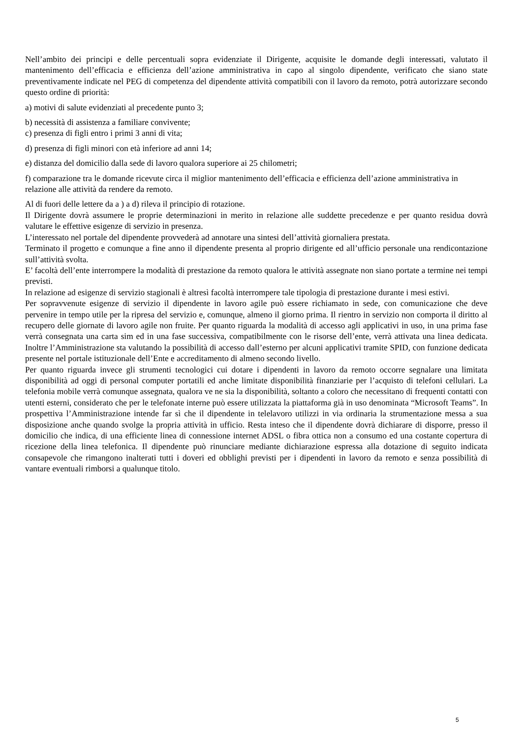Nell’ambito dei principi e delle percentuali sopra evidenziate il Dirigente, acquisite le domande degli interessati, valutato il mantenimento dell’efficacia e efficienza dell’azione amministrativa in capo al singolo dipendente, verificato che siano state preventivamente indicate nel PEG di competenza del dipendente attività compatibili con il lavoro da remoto, potrà autorizzare secondo questo ordine di priorità:
a) motivi di salute evidenziati al precedente punto 3;
b) necessità di assistenza a familiare convivente;
c) presenza di figli entro i primi 3 anni di vita;
d) presenza di figli minori con età inferiore ad anni 14;
e) distanza del domicilio dalla sede di lavoro qualora superiore ai 25 chilometri;
f) comparazione tra le domande ricevute circa il miglior mantenimento dell’efficacia e efficienza dell’azione amministrativa in relazione alle attività da rendere da remoto.
Al di fuori delle lettere da a ) a d) rileva il principio di rotazione.
Il Dirigente dovrà assumere le proprie determinazioni in merito in relazione alle suddette precedenze e per quanto residua dovrà valutare le effettive esigenze di servizio in presenza.
L’interessato nel portale del dipendente provvederà ad annotare una sintesi dell’attività giornaliera prestata.
Terminato il progetto e comunque a fine anno il dipendente presenta al proprio dirigente ed all’ufficio personale una rendicontazione sull’attività svolta.
E’ facoltà dell’ente interrompere la modalità di prestazione da remoto qualora le attività assegnate non siano portate a termine nei tempi previsti.
In relazione ad esigenze di servizio stagionali è altresì facoltà interrompere tale tipologia di prestazione durante i mesi estivi.
Per sopravvenute esigenze di servizio il dipendente in lavoro agile può essere richiamato in sede, con comunicazione che deve pervenire in tempo utile per la ripresa del servizio e, comunque, almeno il giorno prima. Il rientro in servizio non comporta il diritto al recupero delle giornate di lavoro agile non fruite. Per quanto riguarda la modalità di accesso agli applicativi in uso, in una prima fase verrà consegnata una carta sim ed in una fase successiva, compatibilmente con le risorse dell’ente, verrà attivata una linea dedicata. Inoltre l’Amministrazione sta valutando la possibilità di accesso dall’esterno per alcuni applicativi tramite SPID, con funzione dedicata presente nel portale istituzionale dell’Ente e accreditamento di almeno secondo livello.
Per quanto riguarda invece gli strumenti tecnologici cui dotare i dipendenti in lavoro da remoto occorre segnalare una limitata disponibilità ad oggi di personal computer portatili ed anche limitate disponibilità finanziarie per l’acquisto di telefoni cellulari. La telefonia mobile verrà comunque assegnata, qualora ve ne sia la disponibilità, soltanto a coloro che necessitano di frequenti contatti con utenti esterni, considerato che per le telefonate interne può essere utilizzata la piattaforma già in uso denominata “Microsoft Teams”. In prospettiva l’Amministrazione intende far sì che il dipendente in telelavoro utilizzi in via ordinaria la strumentazione messa a sua disposizione anche quando svolge la propria attività in ufficio. Resta inteso che il dipendente dovrà dichiarare di disporre, presso il domicilio che indica, di una efficiente linea di connessione internet ADSL o fibra ottica non a consumo ed una costante copertura di ricezione della linea telefonica. Il dipendente può rinunciare mediante dichiarazione espressa alla dotazione di seguito indicata consapevole che rimangono inalterati tutti i doveri ed obblighi previsti per i dipendenti in lavoro da remoto e senza possibilità di vantare eventuali rimborsi a qualunque titolo.
5